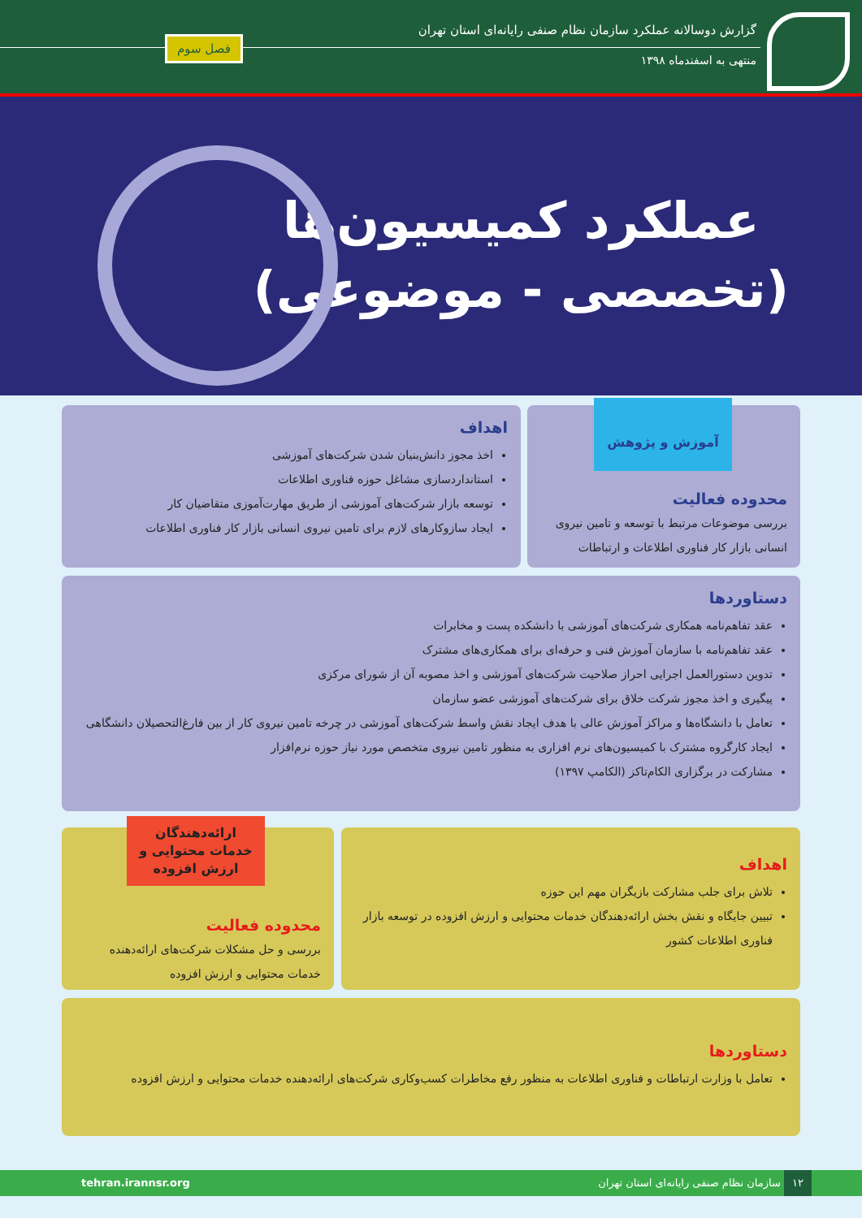گزارش دوسالانه عملکرد سازمان نظام صنفی رایانه‌ای استان تهران
منتهی به اسفندماه ۱۳۹۸
فصل سوم
عملکرد کمیسیون‌ها
(تخصصی - موضوعی)
محدوده فعالیت
بررسی موضوعات مرتبط با توسعه و تامین نیروی انسانی بازار کار فناوری اطلاعات و ارتباطات
آموزش و پژوهش
اهداف
اخذ مجوز دانش‌بنیان شدن شرکت‌های آموزشی
استانداردسازی مشاغل حوزه فناوری اطلاعات
توسعه بازار شرکت‌های آموزشی از طریق مهارت‌آموزی متقاضیان کار
ایجاد سازوکارهای لازم برای تامین نیروی انسانی بازار کار فناوری اطلاعات
دستاوردها
عقد تفاهم‌نامه همکاری شرکت‌های آموزشی با دانشکده پست و مخابرات
عقد تفاهم‌نامه با سازمان آموزش فنی و حرفه‌ای برای همکاری‌های مشترک
تدوین دستورالعمل اجرایی احراز صلاحیت شرکت‌های آموزشی و اخذ مصوبه آن از شورای مرکزی
پیگیری و اخذ مجوز شرکت خلاق برای شرکت‌های آموزشی عضو سازمان
تعامل با دانشگاه‌ها و مراکز آموزش عالی با هدف ایجاد نقش واسط شرکت‌های آموزشی در چرخه تامین نیروی کار از بین فارغ‌التحصیلان دانشگاهی
ایجاد کارگروه مشترک با کمیسیون‌های نرم افزاری به منظور تامین نیروی متخصص مورد نیاز حوزه نرم‌افزار
مشارکت در برگزاری الکام‌تاکز (الکامپ ۱۳۹۷)
اهداف
تلاش برای جلب مشارکت بازیگران مهم این حوزه
تبیین جایگاه و نقش بخش ارائه‌دهندگان خدمات محتوایی و ارزش افزوده در توسعه بازار فناوری اطلاعات کشور
محدوده فعالیت
بررسی و حل مشکلات شرکت‌های ارائه‌دهنده خدمات محتوایی و ارزش افزوده
ارائه‌دهندگان خدمات محتوایی و ارزش افزوده
دستاوردها
تعامل با وزارت ارتباطات و فناوری اطلاعات به منظور رفع مخاطرات کسب‌وکاری شرکت‌های ارائه‌دهنده خدمات محتوایی و ارزش افزوده
۱۲ سازمان نظام صنفی رایانه‌ای استان تهران tehran.irannsr.org